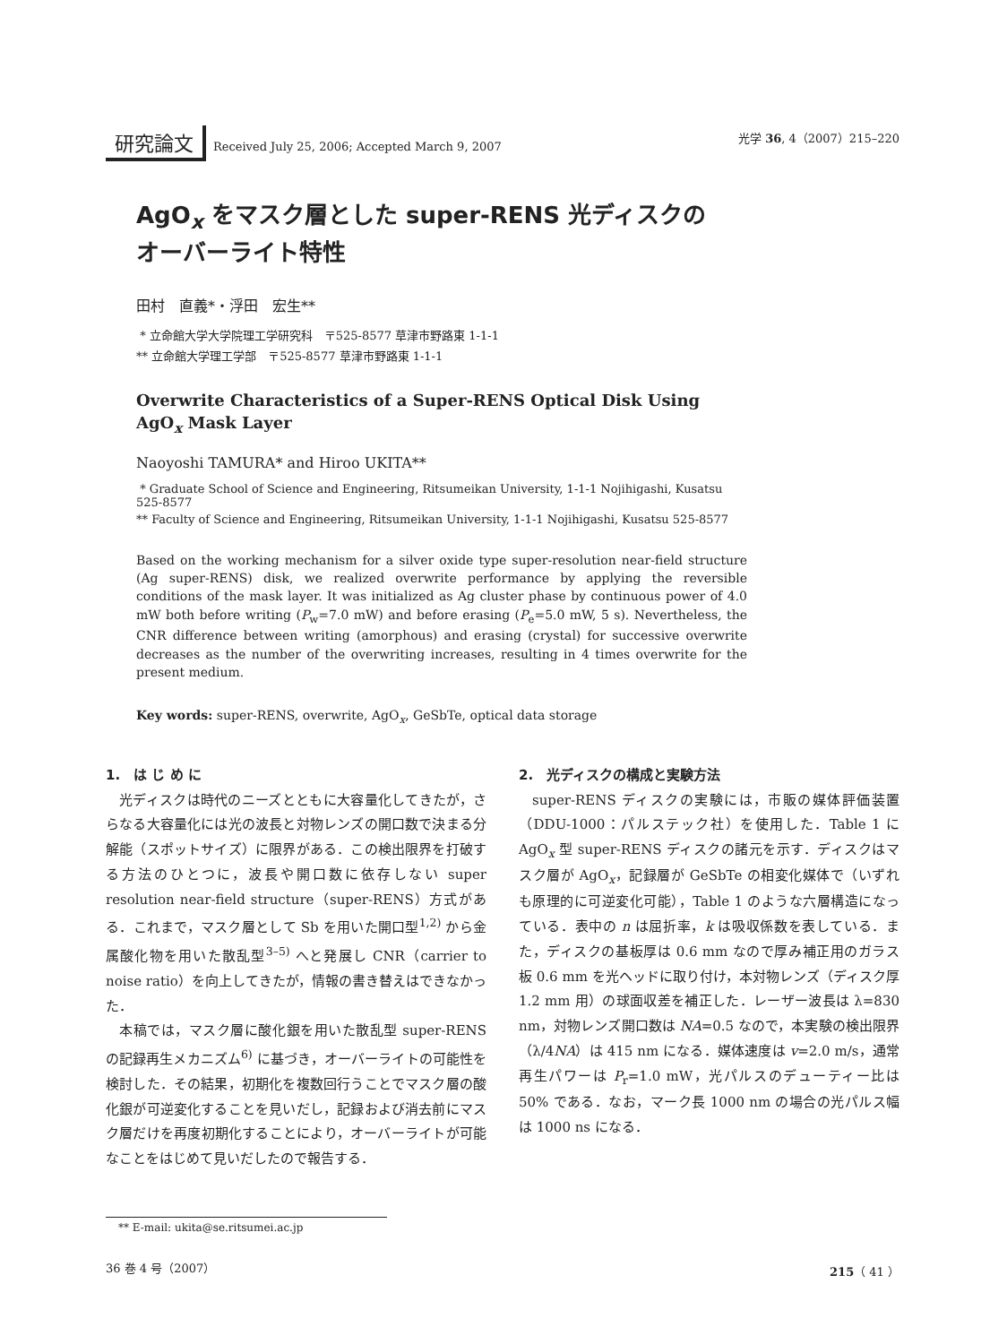研究論文 Received July 25, 2006; Accepted March 9, 2007
光学 36, 4（2007）215–220
AgO<sub>x</sub> をマスク層とした super-RENS 光ディスクの
オーバーライト特性
田村　直義*・浮田　宏生**
* 立命館大学大学院理工学研究科　〒525-8577 草津市野路東 1-1-1
** 立命館大学理工学部　〒525-8577 草津市野路東 1-1-1
Overwrite Characteristics of a Super-RENS Optical Disk Using AgO<sub>x</sub> Mask Layer
Naoyoshi TAMURA* and Hiroo UKITA**
* Graduate School of Science and Engineering, Ritsumeikan University, 1-1-1 Nojihigashi, Kusatsu 525-8577
** Faculty of Science and Engineering, Ritsumeikan University, 1-1-1 Nojihigashi, Kusatsu 525-8577
Based on the working mechanism for a silver oxide type super-resolution near-field structure (Ag super-RENS) disk, we realized overwrite performance by applying the reversible conditions of the mask layer. It was initialized as Ag cluster phase by continuous power of 4.0 mW both before writing (P<sub>w</sub>=7.0 mW) and before erasing (P<sub>e</sub>=5.0 mW, 5 s). Nevertheless, the CNR difference between writing (amorphous) and erasing (crystal) for successive overwrite decreases as the number of the overwriting increases, resulting in 4 times overwrite for the present medium.
Key words: super-RENS, overwrite, AgO<sub>x</sub>, GeSbTe, optical data storage
1.　は じ め に
光ディスクは時代のニーズとともに大容量化してきたが，さらなる大容量化には光の波長と対物レンズの開口数で決まる分解能（スポットサイズ）に限界がある．この検出限界を打破する方法のひとつに，波長や開口数に依存しない super resolution near-field structure（super-RENS）方式がある．これまで，マスク層として Sb を用いた開口型<sup>1,2)</sup> から金属酸化物を用いた散乱型<sup>3–5)</sup> へと発展し CNR（carrier to noise ratio）を向上してきたが，情報の書き替えはできなかった．
本稿では，マスク層に酸化銀を用いた散乱型 super-RENS の記録再生メカニズム<sup>6)</sup> に基づき，オーバーライトの可能性を検討した．その結果，初期化を複数回行うことでマスク層の酸化銀が可逆変化することを見いだし，記録および消去前にマスク層だけを再度初期化することにより，オーバーライトが可能なことをはじめて見いだしたので報告する．
2.　光ディスクの構成と実験方法
super-RENS ディスクの実験には，市販の媒体評価装置（DDU-1000：パルステック社）を使用した．Table 1 に AgO<sub>x</sub> 型 super-RENS ディスクの諸元を示す．ディスクはマスク層が AgO<sub>x</sub>，記録層が GeSbTe の相変化媒体で（いずれも原理的に可逆変化可能），Table 1 のような六層構造になっている．表中の n は屈折率，k は吸収係数を表している．また，ディスクの基板厚は 0.6 mm なので厚み補正用のガラス板 0.6 mm を光ヘッドに取り付け，本対物レンズ（ディスク厚 1.2 mm 用）の球面収差を補正した．レーザー波長は λ=830 nm，対物レンズ開口数は NA=0.5 なので，本実験の検出限界（λ/4NA）は 415 nm になる．媒体速度は v=2.0 m/s，通常再生パワーは P<sub>r</sub>=1.0 mW，光パルスのデューティー比は 50% である．なお，マーク長 1000 nm の場合の光パルス幅は 1000 ns になる．
** E-mail: ukita@se.ritsumei.ac.jp
36 巻 4 号（2007） 215（ 41 ）